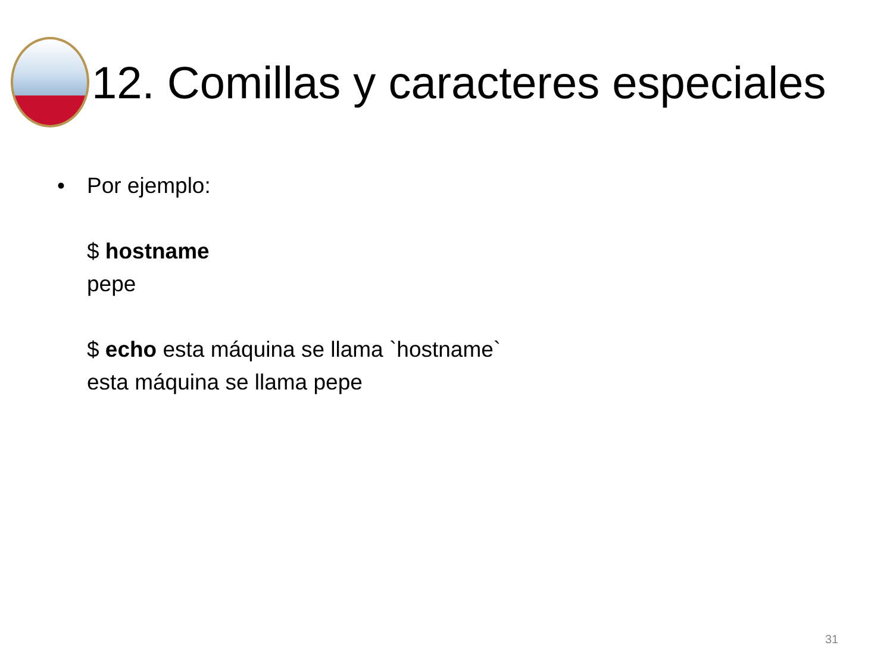12. Comillas y caracteres especiales
• Por ejemplo:
$ hostname
pepe
$ echo esta máquina se llama `hostname`
esta máquina se llama pepe
31